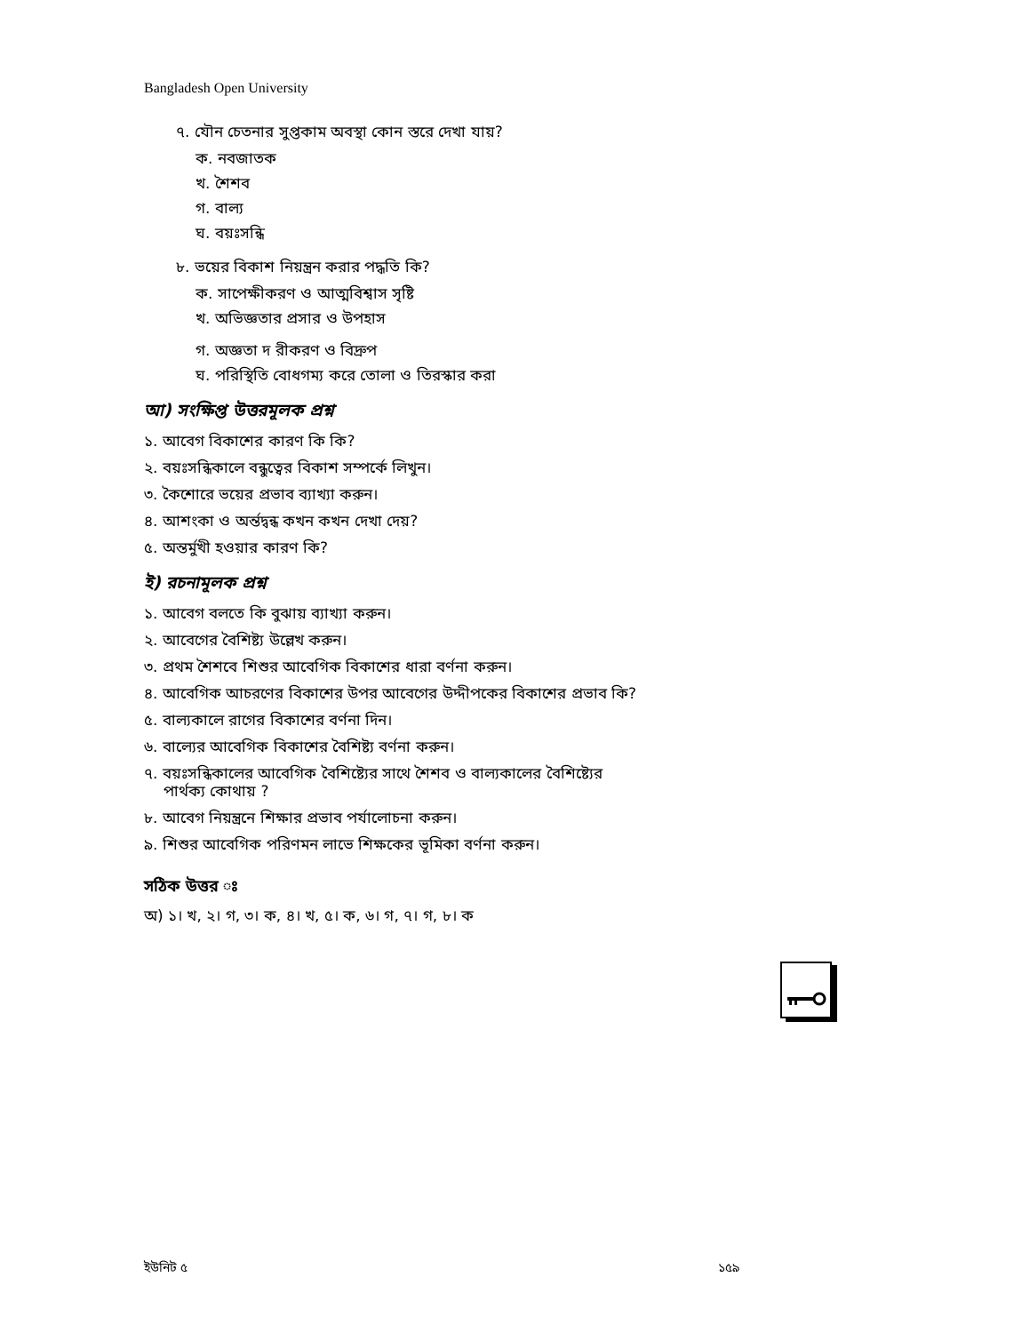Bangladesh Open University
৭. যৌন চেতনার সুপ্তকাম অবস্থা কোন স্তরে দেখা যায়?
ক. নবজাতক
খ. শৈশব
গ. বাল্য
ঘ. বয়ঃসন্ধি
৮. ভয়ের বিকাশ নিয়ন্ত্রন করার পদ্ধতি কি?
ক. সাপেক্ষীকরণ ও আত্মবিশ্বাস সৃষ্টি
খ. অভিজ্ঞতার প্রসার ও উপহাস
গ. অজ্ঞতা দ রীকরণ ও বিদ্রুপ
ঘ. পরিস্থিতি বোধগম্য করে তোলা ও তিরস্কার করা
আ) সংক্ষিপ্ত উত্তরমূলক প্রশ্ন
১. আবেগ বিকাশের কারণ কি কি?
২. বয়ঃসন্ধিকালে বন্ধুত্বের বিকাশ সম্পর্কে লিখুন।
৩. কৈশোরে ভয়ের প্রভাব ব্যাখ্যা করুন।
৪. আশংকা ও অর্ন্তদ্বন্ধ কখন কখন দেখা দেয়?
৫. অন্তর্মুখী হওয়ার কারণ কি?
ই) রচনামূলক প্রশ্ন
১. আবেগ বলতে কি বুঝায় ব্যাখ্যা করুন।
২. আবেগের বৈশিষ্ট্য উল্লেখ করুন।
৩. প্রথম শৈশবে শিশুর আবেগিক বিকাশের ধারা বর্ণনা করুন।
৪. আবেগিক আচরণের বিকাশের উপর আবেগের উদ্দীপকের বিকাশের প্রভাব কি?
৫. বাল্যকালে রাগের বিকাশের বর্ণনা দিন।
৬. বাল্যের আবেগিক বিকাশের বৈশিষ্ট্য বর্ণনা করুন।
৭. বয়ঃসন্ধিকালের আবেগিক বৈশিষ্ট্যের সাথে শৈশব ও বাল্যকালের বৈশিষ্ট্যের
পার্থক্য কোথায় ?
৮. আবেগ নিয়ন্ত্রনে শিক্ষার প্রভাব পর্যালোচনা করুন।
৯. শিশুর আবেগিক পরিণমন লাভে শিক্ষকের ভূমিকা বর্ণনা করুন।
সঠিক উত্তর ঃ
অ) ১। খ, ২। গ, ৩। ক, ৪। খ, ৫। ক, ৬। গ, ৭। গ, ৮। ক
ইউনিট ৫ ১৫৯